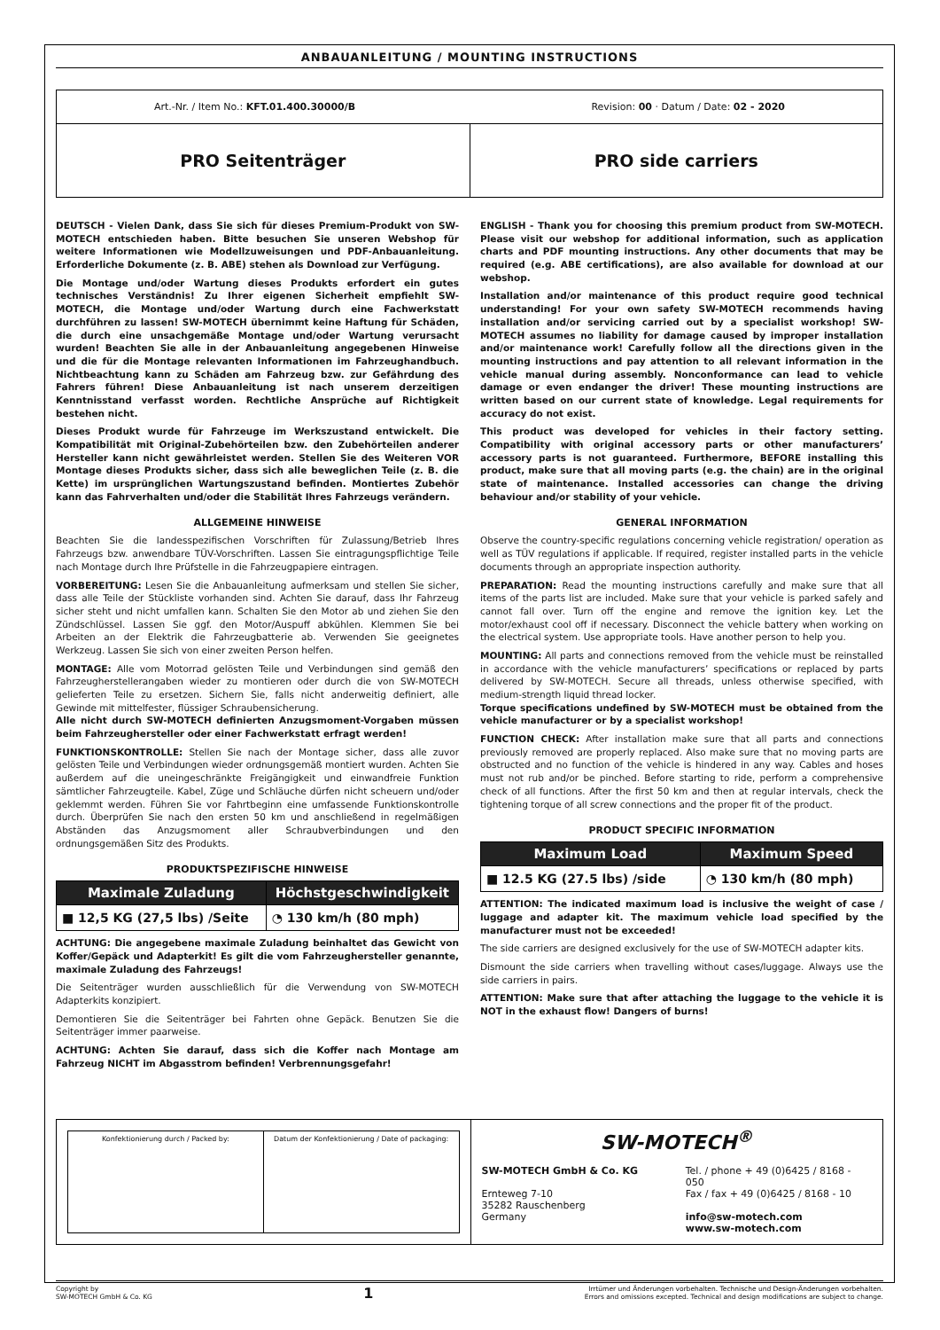ANBAUANLEITUNG / MOUNTING INSTRUCTIONS
Art.-Nr. / Item No.: KFT.01.400.30000/B Revision: 00 · Datum / Date: 02 - 2020
PRO Seitenträger PRO side carriers
DEUTSCH - Vielen Dank, dass Sie sich für dieses Premium-Produkt von SW-MOTECH entschieden haben. Bitte besuchen Sie unseren Webshop für weitere Informationen wie Modellzuweisungen und PDF-Anbauanleitung. Erforderliche Dokumente (z. B. ABE) stehen als Download zur Verfügung.
Die Montage und/oder Wartung dieses Produkts erfordert ein gutes technisches Verständnis! Zu Ihrer eigenen Sicherheit empfiehlt SW-MOTECH, die Montage und/oder Wartung durch eine Fachwerkstatt durchführen zu lassen! SW-MOTECH übernimmt keine Haftung für Schäden, die durch eine unsachgemäße Montage und/oder Wartung verursacht wurden! Beachten Sie alle in der Anbauanleitung angegebenen Hinweise und die für die Montage relevanten Informationen im Fahrzeughandbuch. Nichtbeachtung kann zu Schäden am Fahrzeug bzw. zur Gefährdung des Fahrers führen! Diese Anbauanleitung ist nach unserem derzeitigen Kenntnisstand verfasst worden. Rechtliche Ansprüche auf Richtigkeit bestehen nicht.
Dieses Produkt wurde für Fahrzeuge im Werkszustand entwickelt. Die Kompatibilität mit Original-Zubehörteilen bzw. den Zubehörteilen anderer Hersteller kann nicht gewährleistet werden. Stellen Sie des Weiteren VOR Montage dieses Produkts sicher, dass sich alle beweglichen Teile (z. B. die Kette) im ursprünglichen Wartungszustand befinden. Montiertes Zubehör kann das Fahrverhalten und/oder die Stabilität Ihres Fahrzeugs verändern.
ALLGEMEINE HINWEISE
Beachten Sie die landesspezifischen Vorschriften für Zulassung/Betrieb Ihres Fahrzeugs bzw. anwendbare TÜV-Vorschriften. Lassen Sie eintragungspflichtige Teile nach Montage durch Ihre Prüfstelle in die Fahrzeugpapiere eintragen.
VORBEREITUNG: Lesen Sie die Anbauanleitung aufmerksam und stellen Sie sicher, dass alle Teile der Stückliste vorhanden sind. Achten Sie darauf, dass Ihr Fahrzeug sicher steht und nicht umfallen kann. Schalten Sie den Motor ab und ziehen Sie den Zündschlüssel. Lassen Sie ggf. den Motor/Auspuff abkühlen. Klemmen Sie bei Arbeiten an der Elektrik die Fahrzeugbatterie ab. Verwenden Sie geeignetes Werkzeug. Lassen Sie sich von einer zweiten Person helfen.
MONTAGE: Alle vom Motorrad gelösten Teile und Verbindungen sind gemäß den Fahrzeugherstellerangaben wieder zu montieren oder durch die von SW-MOTECH gelieferten Teile zu ersetzen. Sichern Sie, falls nicht anderweitig definiert, alle Gewinde mit mittelfester, flüssiger Schraubensicherung.
Alle nicht durch SW-MOTECH definierten Anzugsmoment-Vorgaben müssen beim Fahrzeughersteller oder einer Fachwerkstatt erfragt werden!
FUNKTIONSKONTROLLE: Stellen Sie nach der Montage sicher, dass alle zuvor gelösten Teile und Verbindungen wieder ordnungsgemäß montiert wurden. Achten Sie außerdem auf die uneingeschränkte Freigängigkeit und einwandfreie Funktion sämtlicher Fahrzeugteile. Kabel, Züge und Schläuche dürfen nicht scheuern und/oder geklemmt werden. Führen Sie vor Fahrtbeginn eine umfassende Funktionskontrolle durch. Überprüfen Sie nach den ersten 50 km und anschließend in regelmäßigen Abständen das Anzugsmoment aller Schraubverbindungen und den ordnungsgemäßen Sitz des Produkts.
PRODUKTSPEZIFISCHE HINWEISE
| Maximale Zuladung | Höchstgeschwindigkeit |
| --- | --- |
| ■ 12,5 KG (27,5 lbs) /Seite | ◔ 130 km/h (80 mph) |
ACHTUNG: Die angegebene maximale Zuladung beinhaltet das Gewicht von Koffer/Gepäck und Adapterkit! Es gilt die vom Fahrzeughersteller genannte, maximale Zuladung des Fahrzeugs!
Die Seitenträger wurden ausschließlich für die Verwendung von SW-MOTECH Adapterkits konzipiert.
Demontieren Sie die Seitenträger bei Fahrten ohne Gepäck. Benutzen Sie die Seitenträger immer paarweise.
ACHTUNG: Achten Sie darauf, dass sich die Koffer nach Montage am Fahrzeug NICHT im Abgasstrom befinden! Verbrennungsgefahr!
ENGLISH - Thank you for choosing this premium product from SW-MOTECH. Please visit our webshop for additional information, such as application charts and PDF mounting instructions. Any other documents that may be required (e.g. ABE certifications), are also available for download at our webshop.
Installation and/or maintenance of this product require good technical understanding! For your own safety SW-MOTECH recommends having installation and/or servicing carried out by a specialist workshop! SW-MOTECH assumes no liability for damage caused by improper installation and/or maintenance work! Carefully follow all the directions given in the mounting instructions and pay attention to all relevant information in the vehicle manual during assembly. Nonconformance can lead to vehicle damage or even endanger the driver! These mounting instructions are written based on our current state of knowledge. Legal requirements for accuracy do not exist.
This product was developed for vehicles in their factory setting. Compatibility with original accessory parts or other manufacturers’ accessory parts is not guaranteed. Furthermore, BEFORE installing this product, make sure that all moving parts (e.g. the chain) are in the original state of maintenance. Installed accessories can change the driving behaviour and/or stability of your vehicle.
GENERAL INFORMATION
Observe the country-specific regulations concerning vehicle registration/ operation as well as TÜV regulations if applicable. If required, register installed parts in the vehicle documents through an appropriate inspection authority.
PREPARATION: Read the mounting instructions carefully and make sure that all items of the parts list are included. Make sure that your vehicle is parked safely and cannot fall over. Turn off the engine and remove the ignition key. Let the motor/exhaust cool off if necessary. Disconnect the vehicle battery when working on the electrical system. Use appropriate tools. Have another person to help you.
MOUNTING: All parts and connections removed from the vehicle must be reinstalled in accordance with the vehicle manufacturers’ specifications or replaced by parts delivered by SW-MOTECH. Secure all threads, unless otherwise specified, with medium-strength liquid thread locker.
Torque specifications undefined by SW-MOTECH must be obtained from the vehicle manufacturer or by a specialist workshop!
FUNCTION CHECK: After installation make sure that all parts and connections previously removed are properly replaced. Also make sure that no moving parts are obstructed and no function of the vehicle is hindered in any way. Cables and hoses must not rub and/or be pinched. Before starting to ride, perform a comprehensive check of all functions. After the first 50 km and then at regular intervals, check the tightening torque of all screw connections and the proper fit of the product.
PRODUCT SPECIFIC INFORMATION
| Maximum Load | Maximum Speed |
| --- | --- |
| ■ 12.5 KG (27.5 lbs) /side | ◔ 130 km/h (80 mph) |
ATTENTION: The indicated maximum load is inclusive the weight of case / luggage and adapter kit. The maximum vehicle load specified by the manufacturer must not be exceeded!
The side carriers are designed exclusively for the use of SW-MOTECH adapter kits.
Dismount the side carriers when travelling without cases/luggage. Always use the side carriers in pairs.
ATTENTION: Make sure that after attaching the luggage to the vehicle it is NOT in the exhaust flow! Dangers of burns!
Konfektionierung durch / Packed by:
Datum der Konfektionierung / Date of packaging:
SW-MOTECH<sup>®</sup>
SW-MOTECH GmbH & Co. KG
Ernteweg 7-10
35282 Rauschenberg
Germany
Tel. / phone + 49 (0)6425 / 8168 - 050
Fax / fax + 49 (0)6425 / 8168 - 10
info@sw-motech.com
www.sw-motech.com
Copyright by
SW-MOTECH GmbH & Co. KG
1
Irrtümer und Änderungen vorbehalten. Technische und Design-Änderungen vorbehalten.
Errors and omissions excepted. Technical and design modifications are subject to change.